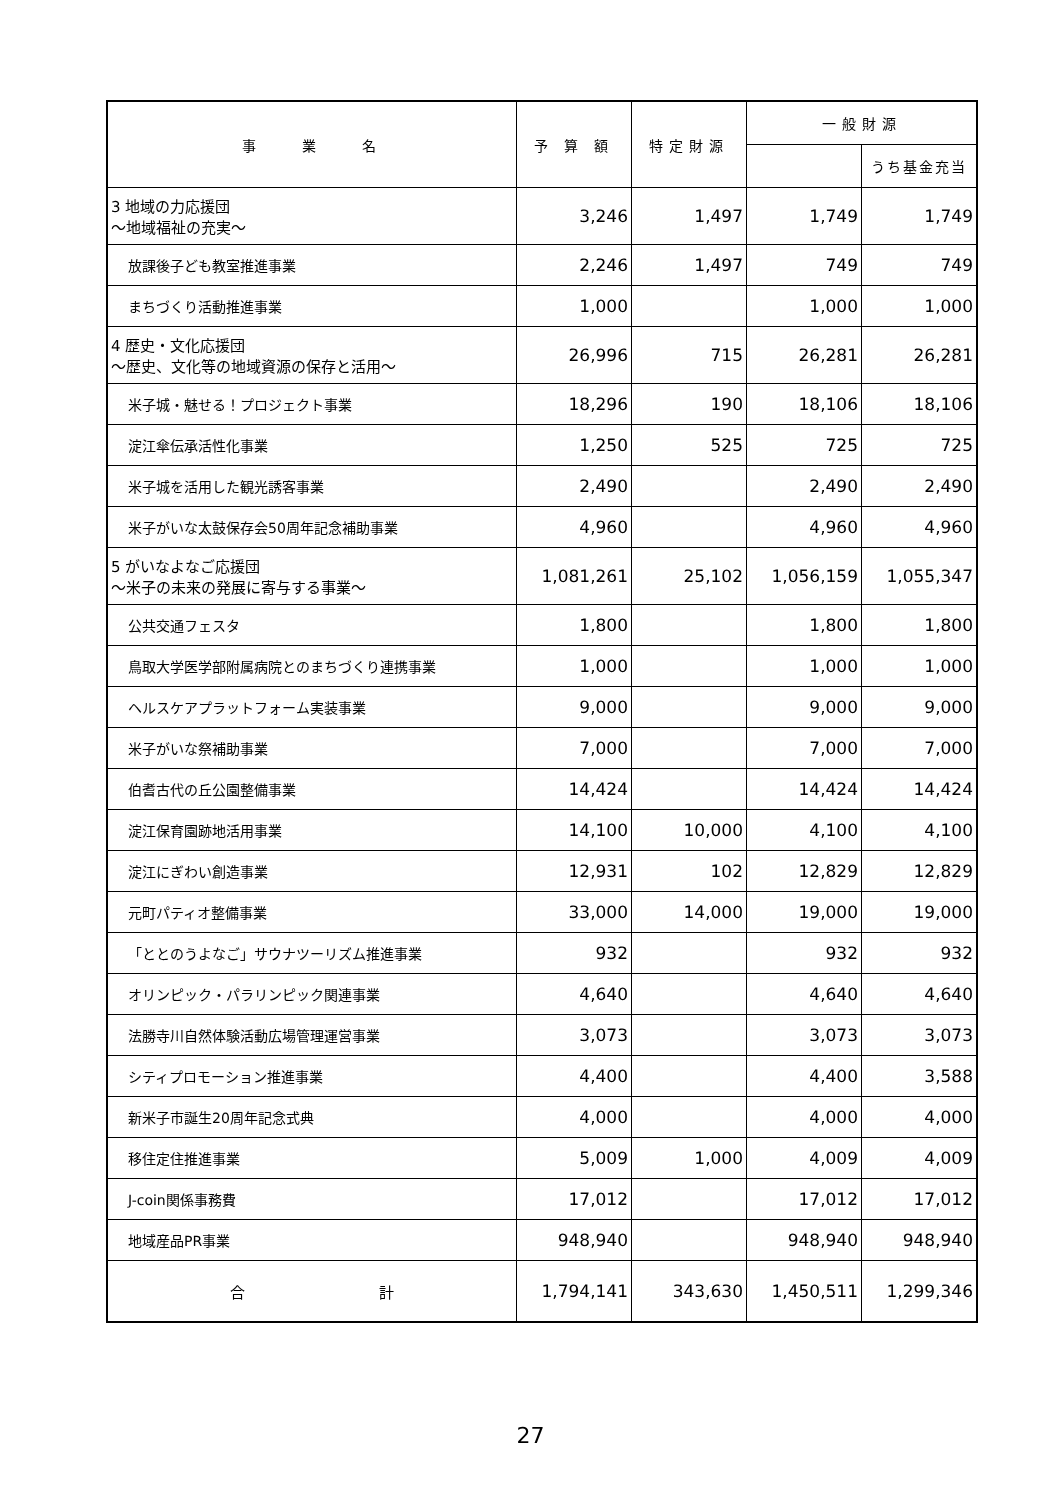| 事 業 名 | 予 算 額 | 特定財源 | 一般財源 | |
| --- | --- | --- | --- | --- |
| | | | | うち基金充当 |
| 3 地域の力応援団 ～地域福祉の充実～ | 3,246 | 1,497 | 1,749 | 1,749 |
| 放課後子ども教室推進事業 | 2,246 | 1,497 | 749 | 749 |
| まちづくり活動推進事業 | 1,000 | | 1,000 | 1,000 |
| 4 歴史・文化応援団 ～歴史、文化等の地域資源の保存と活用～ | 26,996 | 715 | 26,281 | 26,281 |
| 米子城・魅せる！プロジェクト事業 | 18,296 | 190 | 18,106 | 18,106 |
| 淀江傘伝承活性化事業 | 1,250 | 525 | 725 | 725 |
| 米子城を活用した観光誘客事業 | 2,490 | | 2,490 | 2,490 |
| 米子がいな太鼓保存会50周年記念補助事業 | 4,960 | | 4,960 | 4,960 |
| 5 がいなよなご応援団 ～米子の未来の発展に寄与する事業～ | 1,081,261 | 25,102 | 1,056,159 | 1,055,347 |
| 公共交通フェスタ | 1,800 | | 1,800 | 1,800 |
| 鳥取大学医学部附属病院とのまちづくり連携事業 | 1,000 | | 1,000 | 1,000 |
| ヘルスケアプラットフォーム実装事業 | 9,000 | | 9,000 | 9,000 |
| 米子がいな祭補助事業 | 7,000 | | 7,000 | 7,000 |
| 伯耆古代の丘公園整備事業 | 14,424 | | 14,424 | 14,424 |
| 淀江保育園跡地活用事業 | 14,100 | 10,000 | 4,100 | 4,100 |
| 淀江にぎわい創造事業 | 12,931 | 102 | 12,829 | 12,829 |
| 元町パティオ整備事業 | 33,000 | 14,000 | 19,000 | 19,000 |
| 「ととのうよなご」サウナツーリズム推進事業 | 932 | | 932 | 932 |
| オリンピック・パラリンピック関連事業 | 4,640 | | 4,640 | 4,640 |
| 法勝寺川自然体験活動広場管理運営事業 | 3,073 | | 3,073 | 3,073 |
| シティプロモーション推進事業 | 4,400 | | 4,400 | 3,588 |
| 新米子市誕生20周年記念式典 | 4,000 | | 4,000 | 4,000 |
| 移住定住推進事業 | 5,009 | 1,000 | 4,009 | 4,009 |
| J-coin関係事務費 | 17,012 | | 17,012 | 17,012 |
| 地域産品PR事業 | 948,940 | | 948,940 | 948,940 |
| 合 計 | 1,794,141 | 343,630 | 1,450,511 | 1,299,346 |
27